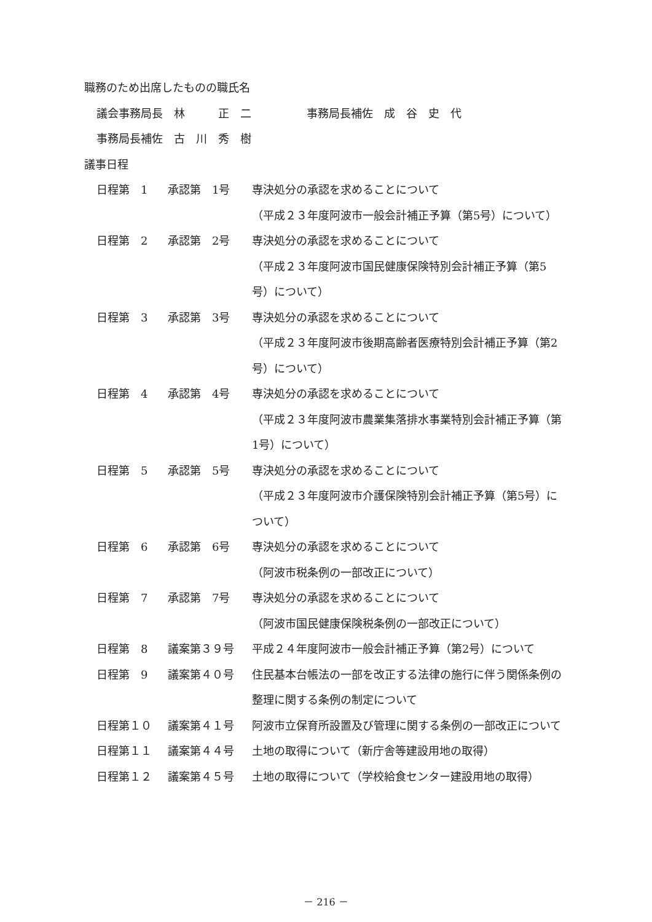職務のため出席したものの職氏名
議会事務局長　林　　　正　二　　　　　事務局長補佐　成　谷　史　代
事務局長補佐　古　川　秀　樹
議事日程
| 日程第 1 | 承認第 1号 | 専決処分の承認を求めることについて （平成２３年度阿波市一般会計補正予算（第5号）について） |
| 日程第 2 | 承認第 2号 | 専決処分の承認を求めることについて （平成２３年度阿波市国民健康保険特別会計補正予算（第5号）について） |
| 日程第 3 | 承認第 3号 | 専決処分の承認を求めることについて （平成２３年度阿波市後期高齢者医療特別会計補正予算（第2号）について） |
| 日程第 4 | 承認第 4号 | 専決処分の承認を求めることについて （平成２３年度阿波市農業集落排水事業特別会計補正予算（第1号）について） |
| 日程第 5 | 承認第 5号 | 専決処分の承認を求めることについて （平成２３年度阿波市介護保険特別会計補正予算（第5号）について） |
| 日程第 6 | 承認第 6号 | 専決処分の承認を求めることについて （阿波市税条例の一部改正について） |
| 日程第 7 | 承認第 7号 | 専決処分の承認を求めることについて （阿波市国民健康保険税条例の一部改正について） |
| 日程第 8 | 議案第３９号 | 平成２４年度阿波市一般会計補正予算（第2号）について |
| 日程第 9 | 議案第４０号 | 住民基本台帳法の一部を改正する法律の施行に伴う関係条例の整理に関する条例の制定について |
| 日程第１０ | 議案第４１号 | 阿波市立保育所設置及び管理に関する条例の一部改正について |
| 日程第１１ | 議案第４４号 | 土地の取得について（新庁舎等建設用地の取得） |
| 日程第１２ | 議案第４５号 | 土地の取得について（学校給食センター建設用地の取得） |
－ 216 －